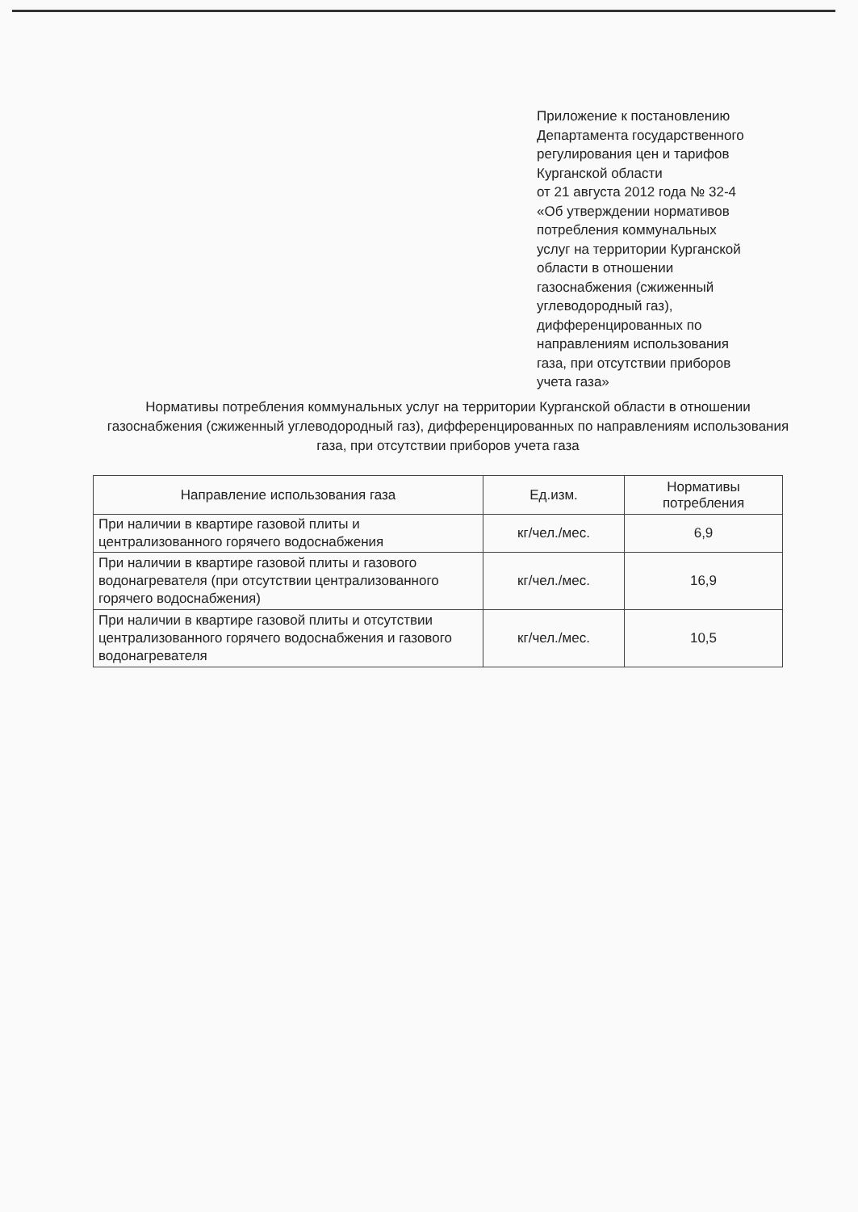Приложение к постановлению
Департамента государственного
регулирования цен и тарифов
Курганской области
от 21 августа 2012 года № 32-4
«Об утверждении нормативов
потребления коммунальных
услуг на территории Курганской
области в отношении
газоснабжения (сжиженный
углеводородный газ),
дифференцированных по
направлениям использования
газа, при отсутствии приборов
учета газа»
Нормативы потребления коммунальных услуг на территории Курганской области в отношении газоснабжения (сжиженный углеводородный газ), дифференцированных по направлениям использования газа, при отсутствии приборов учета газа
| Направление использования газа | Ед.изм. | Нормативы потребления |
| --- | --- | --- |
| При наличии в квартире газовой плиты и централизованного горячего водоснабжения | кг/чел./мес. | 6,9 |
| При наличии в квартире газовой плиты и газового водонагревателя (при отсутствии централизованного горячего водоснабжения) | кг/чел./мес. | 16,9 |
| При наличии в квартире газовой плиты и отсутствии централизованного горячего водоснабжения и газового водонагревателя | кг/чел./мес. | 10,5 |